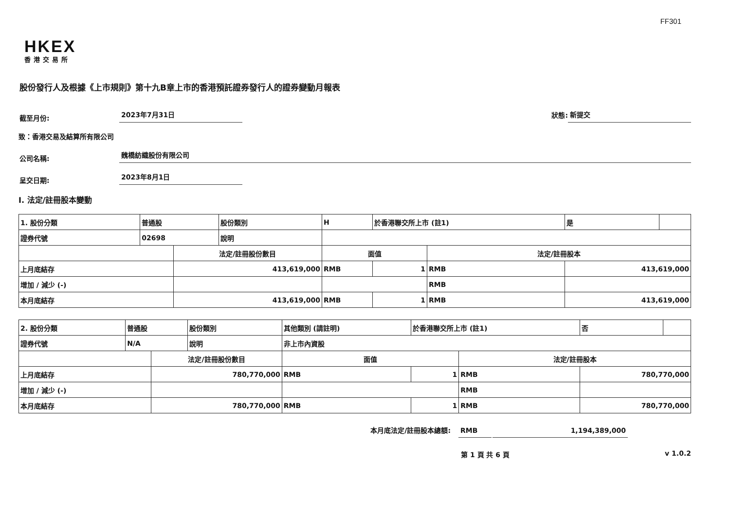FF301
HKEX
香港交易所
股份發行人及根據《上市規則》第十九B章上市的香港預託證券發行人的證券變動月報表
截至月份: 2023年7月31日 狀態: 新提交
致：香港交易及結算所有限公司
公司名稱: 魏橋紡織股份有限公司
呈交日期: 2023年8月1日
I. 法定/註冊股本變動
| 1. 股份分類 | 普通股 | | 股份類別 | H | | 於香港聯交所上市 (註1) | | 是 | |
| 證券代號 | 02698 | | 說明 | | | | | | |
| | | 法定/註冊股份數目 | | | 面值 | | 法定/註冊股本 | | |
| 上月底結存 | | 413,619,000 | | | RMB | 1 | RMB | 413,619,000 | |
| 增加 / 減少 (-) | | | | | | | RMB | | |
| 本月底結存 | | 413,619,000 | | | RMB | 1 | RMB | 413,619,000 | |
| 2. 股份分類 | 普通股 | | 股份類別 | 其他類別 (請註明) | | 於香港聯交所上市 (註1) | | 否 | |
| 證券代號 | N/A | | 說明 | 非上市內資股 | | | | | |
| | | 法定/註冊股份數目 | | | 面值 | | 法定/註冊股本 | | |
| 上月底結存 | | 780,770,000 | | | RMB | 1 | RMB | 780,770,000 | |
| 增加 / 減少 (-) | | | | | | | RMB | | |
| 本月底結存 | | 780,770,000 | | | RMB | 1 | RMB | 780,770,000 | |
本月底法定/註冊股本總額: RMB 1,194,389,000
第 1 頁 共 6 頁 v 1.0.2